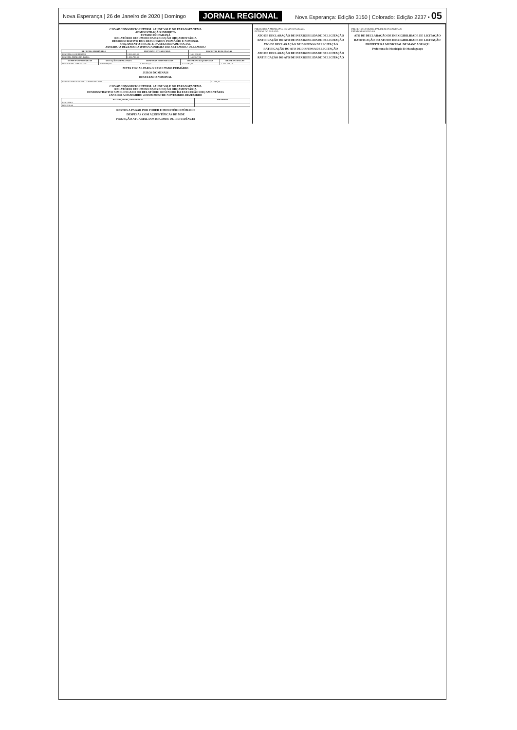Nova Esperança | 26 de Janeiro de 2020 | Domingo JORNAL REGIONAL Nova Esperança: Edição 3150 | Colorado: Edição 2237 • 05
CISVAP CONSORCIO INTERM. SAUDE VALE DO PARANAPANEMA
ADMINISTRAÇÃO INDIRETA
ESTADO DO PARANÁ
RELATÓRIO RESUMIDO DA EXECUÇÃO ORÇAMENTÁRIA
DEMONSTRATIVO DOS RESULTADOS PRIMÁRIO E NOMINAL
ORÇAMENTO FISCAL E DA SEGURIDADE SOCIAL
JANEIRO A DEZEMBRO 2019/QUADRIMESTRE SETEMBRO-DEZEMBRO
| RECEITAS PRIMÁRIAS | PREVISÃO ATUALIZADA | RECEITAS REALIZADAS |
| --- | --- | --- |
| RECEITAS CORRENTES | 2.960.000,00 | 1.401.238,63 |
| RECEITA PRIMÁRIA TOTAL | 1.996.750,00 | 1.402.247,36 |
| DESPESAS PRIMÁRIAS | DOTAÇÃO ATUALIZADA | DESPESAS EMPENHADAS | DESPESAS LIQUIDADAS | DESPESAS PAGAS |
| --- | --- | --- | --- | --- |
| DESPESAS CORRENTES | 1.959.000,00 | 1.356.042,11 | 1.321.087,31 | 1.351.239,14 |
META FISCAL PARA O RESULTADO PRIMÁRIO
JUROS NOMINAIS
RESULTADO NOMINAL
| RESULTADO NOMINAL - Acima da Linha | 47.306,26 |
CISVAP CONSORCIO INTERM. SAUDE VALE DO PARANAPANEMA
RELATÓRIO RESUMIDO DA EXECUÇÃO ORÇAMENTÁRIA
DEMONSTRATIVO SIMPLIFICADO DO RELATÓRIO RESUMIDO DA EXECUÇÃO ORÇAMENTÁRIA
JANEIRO A DEZEMBRO 2.019/BIMESTRE NOVEMBRO-DEZEMBRO
| BALANÇO ORÇAMENTÁRIO | Até Período |
| --- | --- |
| RECEITAS | |
| DESPESAS | |
RESTOS A PAGAR POR PODER E MINISTÉRIO PÚBLICO
DESPESAS COM AÇÕES TÍPICAS DE MDE
PROJEÇÃO ATUARIAL DOS REGIMES DE PREVIDÊNCIA
PREFEITURA MUNICIPAL DE MANDAGUAÇU
ESTADO DO PARANÁ
ATO DE DECLARAÇÃO DE INEXIGIBILIDADE DE LICITAÇÃO
RATIFICAÇÃO DO ATO DE INEXIGIBILIDADE DE LICITAÇÃO
ATO DE DECLARAÇÃO DE DISPENSA DE LICITAÇÃO
RATIFICAÇÃO DO ATO DE DISPENSA DE LICITAÇÃO
ATO DE DECLARAÇÃO DE INEXIGIBILIDADE DE LICITAÇÃO
RATIFICAÇÃO DO ATO DE INEXIGIBILIDADE DE LICITAÇÃO
PREFEITURA MUNICIPAL DE MANDAGUAÇU
ESTADO DO PARANÁ
ATO DE DECLARAÇÃO DE INEXIGIBILIDADE DE LICITAÇÃO
RATIFICAÇÃO DO ATO DE INEXIGIBILIDADE DE LICITAÇÃO
PREFEITURA MUNICIPAL DE MANDAGUAÇU
Prefeitura do Município de Mandaguaçu